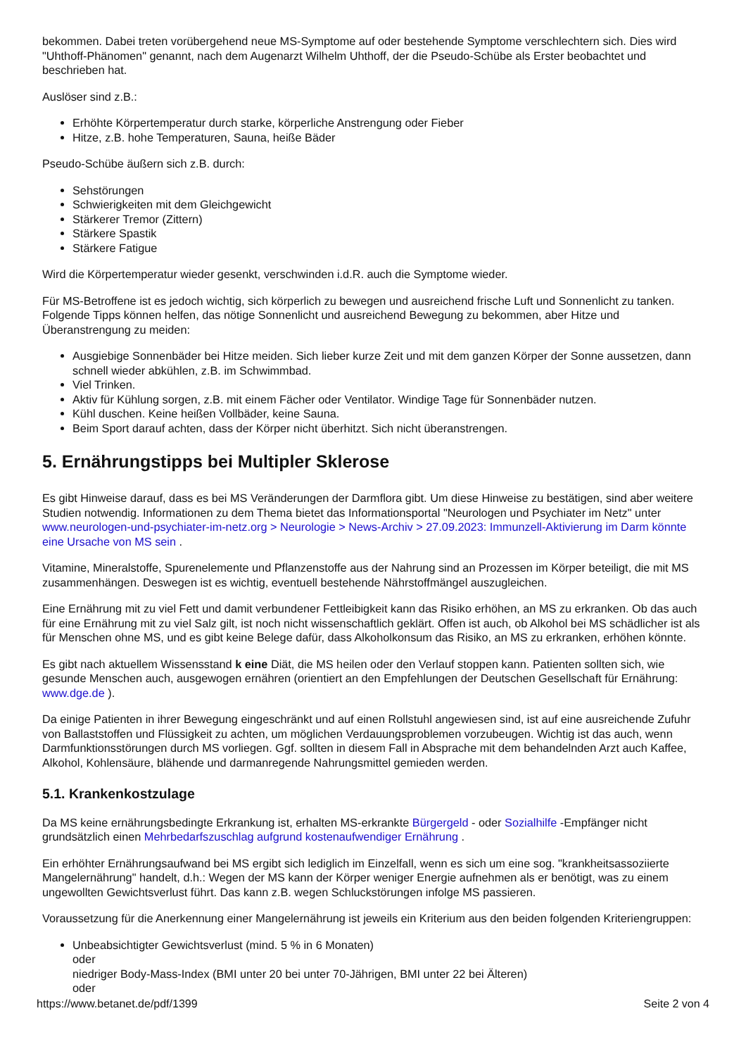bekommen. Dabei treten vorübergehend neue MS-Symptome auf oder bestehende Symptome verschlechtern sich. Dies wird "Uhthoff-Phänomen" genannt, nach dem Augenarzt Wilhelm Uhthoff, der die Pseudo-Schübe als Erster beobachtet und beschrieben hat.
Auslöser sind z.B.:
Erhöhte Körpertemperatur durch starke, körperliche Anstrengung oder Fieber
Hitze, z.B. hohe Temperaturen, Sauna, heiße Bäder
Pseudo-Schübe äußern sich z.B. durch:
Sehstörungen
Schwierigkeiten mit dem Gleichgewicht
Stärkerer Tremor (Zittern)
Stärkere Spastik
Stärkere Fatigue
Wird die Körpertemperatur wieder gesenkt, verschwinden i.d.R. auch die Symptome wieder.
Für MS-Betroffene ist es jedoch wichtig, sich körperlich zu bewegen und ausreichend frische Luft und Sonnenlicht zu tanken. Folgende Tipps können helfen, das nötige Sonnenlicht und ausreichend Bewegung zu bekommen, aber Hitze und Überanstrengung zu meiden:
Ausgiebige Sonnenbäder bei Hitze meiden. Sich lieber kurze Zeit und mit dem ganzen Körper der Sonne aussetzen, dann schnell wieder abkühlen, z.B. im Schwimmbad.
Viel Trinken.
Aktiv für Kühlung sorgen, z.B. mit einem Fächer oder Ventilator. Windige Tage für Sonnenbäder nutzen.
Kühl duschen. Keine heißen Vollbäder, keine Sauna.
Beim Sport darauf achten, dass der Körper nicht überhitzt. Sich nicht überanstrengen.
5. Ernährungstipps bei Multipler Sklerose
Es gibt Hinweise darauf, dass es bei MS Veränderungen der Darmflora gibt. Um diese Hinweise zu bestätigen, sind aber weitere Studien notwendig. Informationen zu dem Thema bietet das Informationsportal "Neurologen und Psychiater im Netz" unter www.neurologen-und-psychiater-im-netz.org > Neurologie > News-Archiv > 27.09.2023: Immunzell-Aktivierung im Darm könnte eine Ursache von MS sein .
Vitamine, Mineralstoffe, Spurenelemente und Pflanzenstoffe aus der Nahrung sind an Prozessen im Körper beteiligt, die mit MS zusammenhängen. Deswegen ist es wichtig, eventuell bestehende Nährstoffmängel auszugleichen.
Eine Ernährung mit zu viel Fett und damit verbundener Fettleibigkeit kann das Risiko erhöhen, an MS zu erkranken. Ob das auch für eine Ernährung mit zu viel Salz gilt, ist noch nicht wissenschaftlich geklärt. Offen ist auch, ob Alkohol bei MS schädlicher ist als für Menschen ohne MS, und es gibt keine Belege dafür, dass Alkoholkonsum das Risiko, an MS zu erkranken, erhöhen könnte.
Es gibt nach aktuellem Wissensstand k eine Diät, die MS heilen oder den Verlauf stoppen kann. Patienten sollten sich, wie gesunde Menschen auch, ausgewogen ernähren (orientiert an den Empfehlungen der Deutschen Gesellschaft für Ernährung: www.dge.de ).
Da einige Patienten in ihrer Bewegung eingeschränkt und auf einen Rollstuhl angewiesen sind, ist auf eine ausreichende Zufuhr von Ballaststoffen und Flüssigkeit zu achten, um möglichen Verdauungsproblemen vorzubeugen. Wichtig ist das auch, wenn Darmfunktionsstörungen durch MS vorliegen. Ggf. sollten in diesem Fall in Absprache mit dem behandelnden Arzt auch Kaffee, Alkohol, Kohlensäure, blähende und darmanregende Nahrungsmittel gemieden werden.
5.1. Krankenkostzulage
Da MS keine ernährungsbedingte Erkrankung ist, erhalten MS-erkrankte Bürgergeld - oder Sozialhilfe -Empfänger nicht grundsätzlich einen Mehrbedarfszuschlag aufgrund kostenaufwendiger Ernährung .
Ein erhöhter Ernährungsaufwand bei MS ergibt sich lediglich im Einzelfall, wenn es sich um eine sog. "krankheitsassoziierte Mangelernährung" handelt, d.h.: Wegen der MS kann der Körper weniger Energie aufnehmen als er benötigt, was zu einem ungewollten Gewichtsverlust führt. Das kann z.B. wegen Schluckstörungen infolge MS passieren.
Voraussetzung für die Anerkennung einer Mangelernährung ist jeweils ein Kriterium aus den beiden folgenden Kriteriengruppen:
Unbeabsichtigter Gewichtsverlust (mind. 5 % in 6 Monaten)
oder
niedriger Body-Mass-Index (BMI unter 20 bei unter 70-Jährigen, BMI unter 22 bei Älteren)
oder
https://www.betanet.de/pdf/1399 Seite 2 von 4